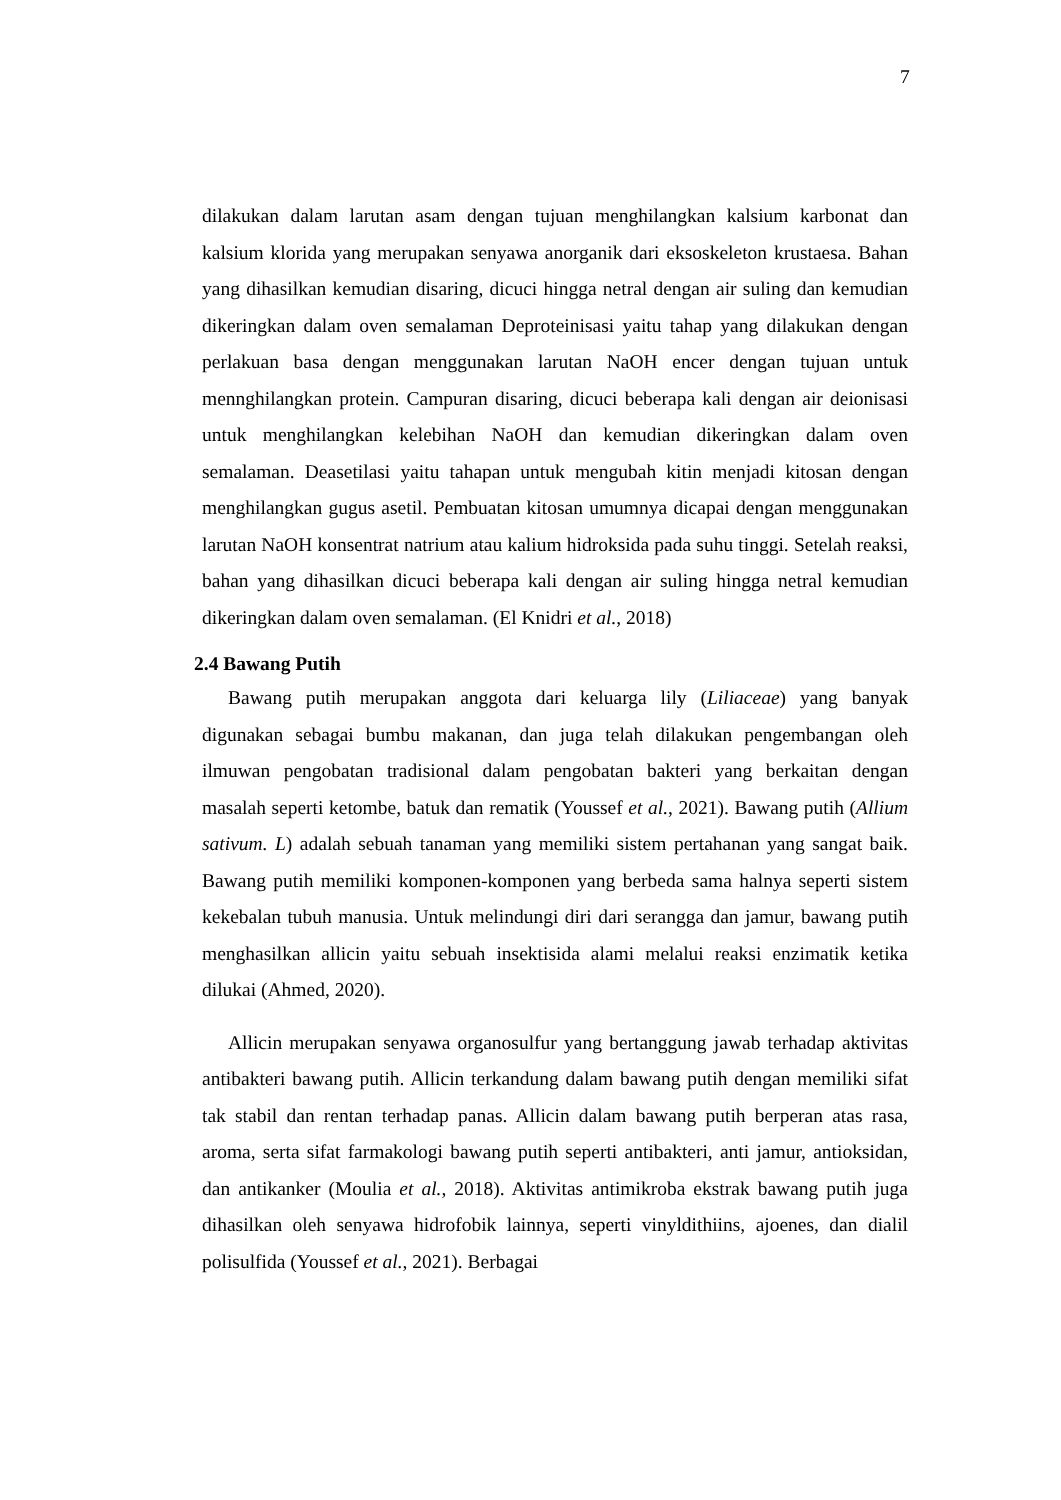7
dilakukan dalam larutan asam dengan tujuan menghilangkan kalsium karbonat dan kalsium klorida yang merupakan senyawa anorganik dari eksoskeleton krustaesa. Bahan yang dihasilkan kemudian disaring, dicuci hingga netral dengan air suling dan kemudian dikeringkan dalam oven semalaman Deproteinisasi yaitu tahap yang dilakukan dengan perlakuan basa dengan menggunakan larutan NaOH encer dengan tujuan untuk mennghilangkan protein. Campuran disaring, dicuci beberapa kali dengan air deionisasi untuk menghilangkan kelebihan NaOH dan kemudian dikeringkan dalam oven semalaman. Deasetilasi yaitu tahapan untuk mengubah kitin menjadi kitosan dengan menghilangkan gugus asetil. Pembuatan kitosan umumnya dicapai dengan menggunakan larutan NaOH konsentrat natrium atau kalium hidroksida pada suhu tinggi. Setelah reaksi, bahan yang dihasilkan dicuci beberapa kali dengan air suling hingga netral kemudian dikeringkan dalam oven semalaman. (El Knidri et al., 2018)
2.4 Bawang Putih
Bawang putih merupakan anggota dari keluarga lily (Liliaceae) yang banyak digunakan sebagai bumbu makanan, dan juga telah dilakukan pengembangan oleh ilmuwan pengobatan tradisional dalam pengobatan bakteri yang berkaitan dengan masalah seperti ketombe, batuk dan rematik (Youssef et al., 2021). Bawang putih (Allium sativum. L) adalah sebuah tanaman yang memiliki sistem pertahanan yang sangat baik. Bawang putih memiliki komponen-komponen yang berbeda sama halnya seperti sistem kekebalan tubuh manusia. Untuk melindungi diri dari serangga dan jamur, bawang putih menghasilkan allicin yaitu sebuah insektisida alami melalui reaksi enzimatik ketika dilukai (Ahmed, 2020).
Allicin merupakan senyawa organosulfur yang bertanggung jawab terhadap aktivitas antibakteri bawang putih. Allicin terkandung dalam bawang putih dengan memiliki sifat tak stabil dan rentan terhadap panas. Allicin dalam bawang putih berperan atas rasa, aroma, serta sifat farmakologi bawang putih seperti antibakteri, anti jamur, antioksidan, dan antikanker (Moulia et al., 2018). Aktivitas antimikroba ekstrak bawang putih juga dihasilkan oleh senyawa hidrofobik lainnya, seperti vinyldithiins, ajoenes, dan dialil polisulfida (Youssef et al., 2021). Berbagai